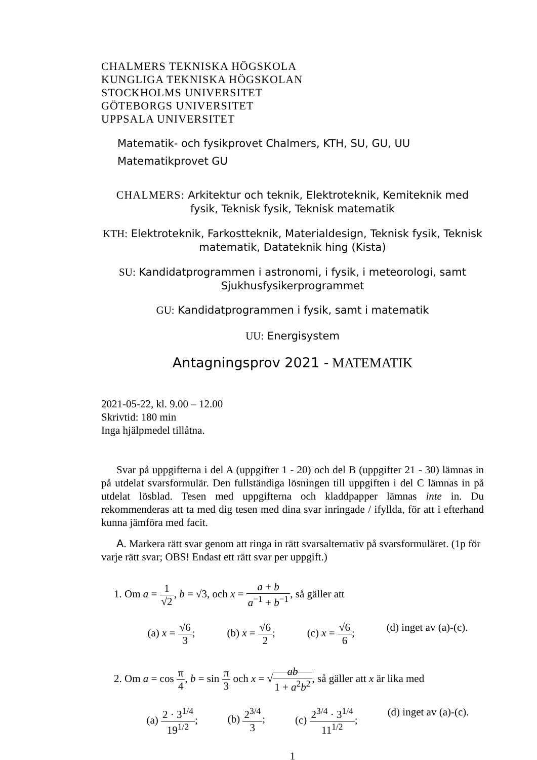CHALMERS TEKNISKA HÖGSKOLA
KUNGLIGA TEKNISKA HÖGSKOLAN
STOCKHOLMS UNIVERSITET
GÖTEBORGS UNIVERSITET
UPPSALA UNIVERSITET
Matematik- och fysikprovet Chalmers, KTH, SU, GU, UU
Matematikprovet GU
CHALMERS: Arkitektur och teknik, Elektroteknik, Kemiteknik med fysik, Teknisk fysik, Teknisk matematik
KTH: Elektroteknik, Farkostteknik, Materialdesign, Teknisk fysik, Teknisk matematik, Datateknik hing (Kista)
SU: Kandidatprogrammen i astronomi, i fysik, i meteorologi, samt Sjukhusfysikerprogrammet
GU: Kandidatprogrammen i fysik, samt i matematik
UU: Energisystem
Antagningsprov 2021 - MATEMATIK
2021-05-22, kl. 9.00 – 12.00
Skrivtid: 180 min
Inga hjälpmedel tillåtna.
Svar på uppgifterna i del A (uppgifter 1 - 20) och del B (uppgifter 21 - 30) lämnas in på utdelat svarsformulär. Den fullständiga lösningen till uppgiften i del C lämnas in på utdelat lösblad. Tesen med uppgifterna och kladdpapper lämnas inte in. Du rekommenderas att ta med dig tesen med dina svar inringade / ifyllda, för att i efterhand kunna jämföra med facit.
A. Markera rätt svar genom att ringa in rätt svarsalternativ på svarsformuläret. (1p för varje rätt svar; OBS! Endast ett rätt svar per uppgift.)
1. Om a = 1 √2, b = √3, och x = a + b a<sup>−1</sup> + b<sup>−1</sup>, så gäller att
(a) x = √6 3; (b) x = √6 2; (c) x = √6 6; (d) inget av (a)-(c).
2. Om a = cos π 4, b = sin π 3 och x = √ab 1 + a<sup>2</sup>b<sup>2</sup>, så gäller att x är lika med
(a) 2 · 3<sup>1/4</sup> 19<sup>1/2</sup>; (b) 2<sup>3/4</sup> 3; (c) 2<sup>3/4</sup> · 3<sup>1/4</sup> 11<sup>1/2</sup>; (d) inget av (a)-(c).
1